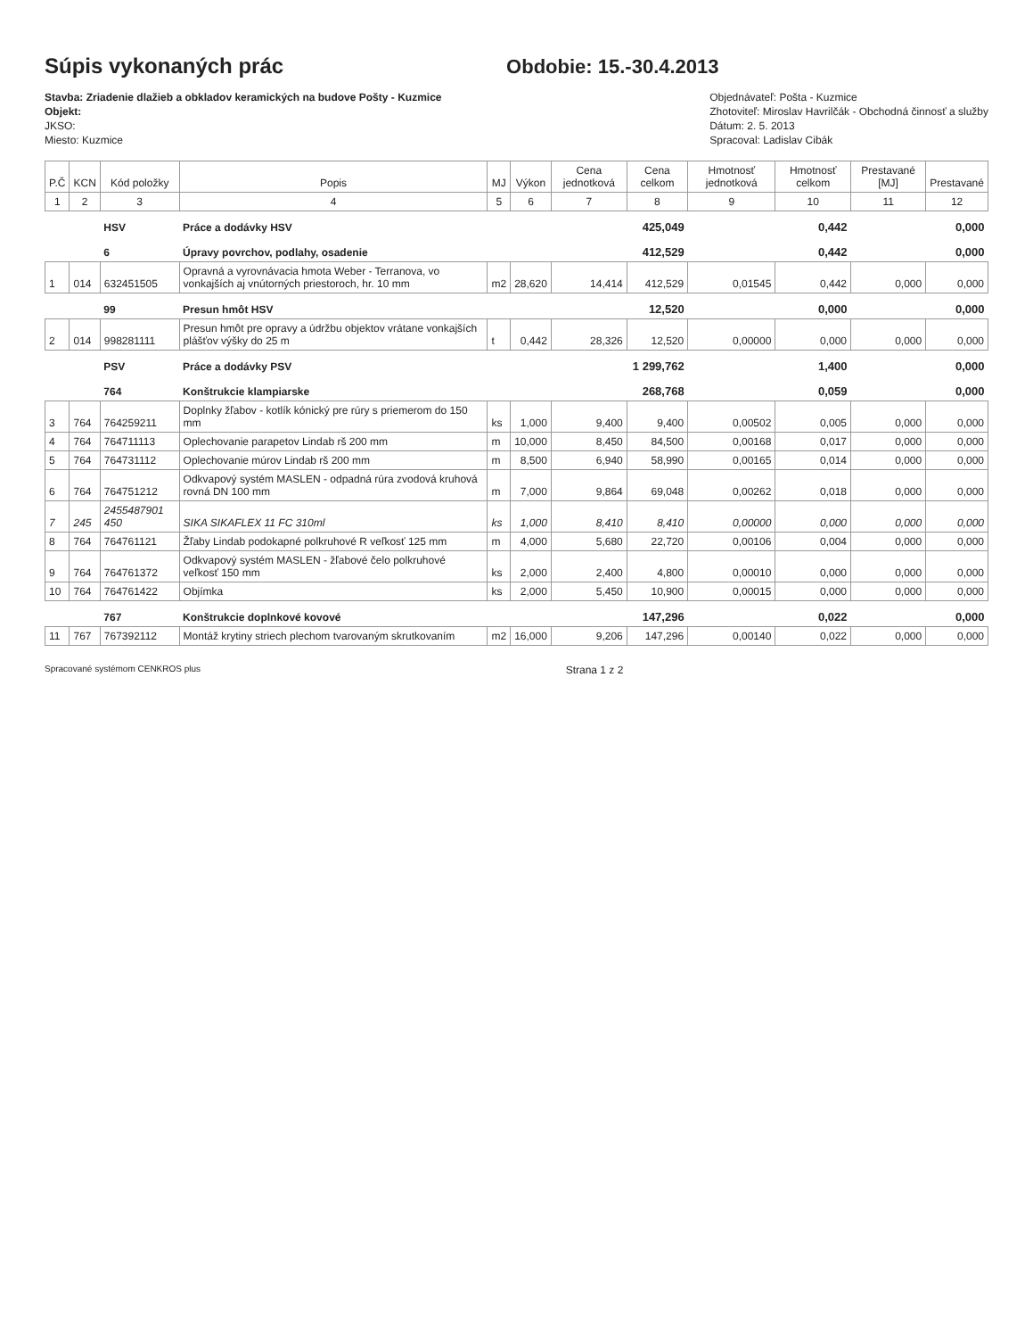Súpis vykonaných prác
Obdobie: 15.-30.4.2013
Stavba: Zriadenie dlažieb a obkladov keramických na budove Pošty - Kuzmice
Objekt:
JKSO:
Miesto: Kuzmice
Objednávateľ: Pošta - Kuzmice
Zhotoviteľ: Miroslav Havrilčák - Obchodná činnosť a služby
Dátum: 2. 5. 2013
Spracoval: Ladislav Cibák
| P.Č | KCN | Kód položky | Popis | MJ | Výkon | Cena jednotková | Cena celkom | Hmotnosť jednotková | Hmotnosť celkom | Prestavané [MJ] | Prestavané |
| --- | --- | --- | --- | --- | --- | --- | --- | --- | --- | --- | --- |
| 1 | 2 | 3 | 4 | 5 | 6 | 7 | 8 | 9 | 10 | 11 | 12 |
| | | HSV | Práce a dodávky HSV | | | | 425,049 | | 0,442 | | 0,000 |
| | | 6 | Úpravy povrchov, podlahy, osadenie | | | | 412,529 | | 0,442 | | 0,000 |
| 1 | 014 | 632451505 | Opravná a vyrovnávacia hmota Weber - Terranova, vo vonkajších aj vnútorných priestoroch, hr. 10 mm | m2 | 28,620 | 14,414 | 412,529 | 0,01545 | 0,442 | 0,000 | 0,000 |
| | | 99 | Presun hmôt HSV | | | | 12,520 | | 0,000 | | 0,000 |
| 2 | 014 | 998281111 | Presun hmôt pre opravy a údržbu objektov vrátane vonkajších plášťov výšky do 25 m | t | 0,442 | 28,326 | 12,520 | 0,00000 | 0,000 | 0,000 | 0,000 |
| | | PSV | Práce a dodávky PSV | | | | 1 299,762 | | 1,400 | | 0,000 |
| | | 764 | Konštrukcie klampiarske | | | | 268,768 | | 0,059 | | 0,000 |
| 3 | 764 | 764259211 | Doplnky žľabov - kotlík kónický pre rúry s priemerom do 150 mm | ks | 1,000 | 9,400 | 9,400 | 0,00502 | 0,005 | 0,000 | 0,000 |
| 4 | 764 | 764711113 | Oplechovanie parapetov Lindab rš 200 mm | m | 10,000 | 8,450 | 84,500 | 0,00168 | 0,017 | 0,000 | 0,000 |
| 5 | 764 | 764731112 | Oplechovanie múrov Lindab rš 200 mm | m | 8,500 | 6,940 | 58,990 | 0,00165 | 0,014 | 0,000 | 0,000 |
| 6 | 764 | 764751212 | Odkvapový systém MASLEN - odpadná rúra zvodová kruhová rovná DN 100 mm | m | 7,000 | 9,864 | 69,048 | 0,00262 | 0,018 | 0,000 | 0,000 |
| 7 | 245 | 2455487901 450 | SIKA SIKAFLEX 11 FC 310ml | ks | 1,000 | 8,410 | 8,410 | 0,00000 | 0,000 | 0,000 | 0,000 |
| 8 | 764 | 764761121 | Žľaby Lindab podokapné polkruhové R veľkosť 125 mm | m | 4,000 | 5,680 | 22,720 | 0,00106 | 0,004 | 0,000 | 0,000 |
| 9 | 764 | 764761372 | Odkvapový systém MASLEN - žľabové čelo polkruhové veľkosť 150 mm | ks | 2,000 | 2,400 | 4,800 | 0,00010 | 0,000 | 0,000 | 0,000 |
| 10 | 764 | 764761422 | Objímka | ks | 2,000 | 5,450 | 10,900 | 0,00015 | 0,000 | 0,000 | 0,000 |
| | | 767 | Konštrukcie doplnkové kovové | | | | 147,296 | | 0,022 | | 0,000 |
| 11 | 767 | 767392112 | Montáž krytiny striech plechom tvarovaným skrutkovaním | m2 | 16,000 | 9,206 | 147,296 | 0,00140 | 0,022 | 0,000 | 0,000 |
Spracované systémom CENKROS plus Strana 1 z 2